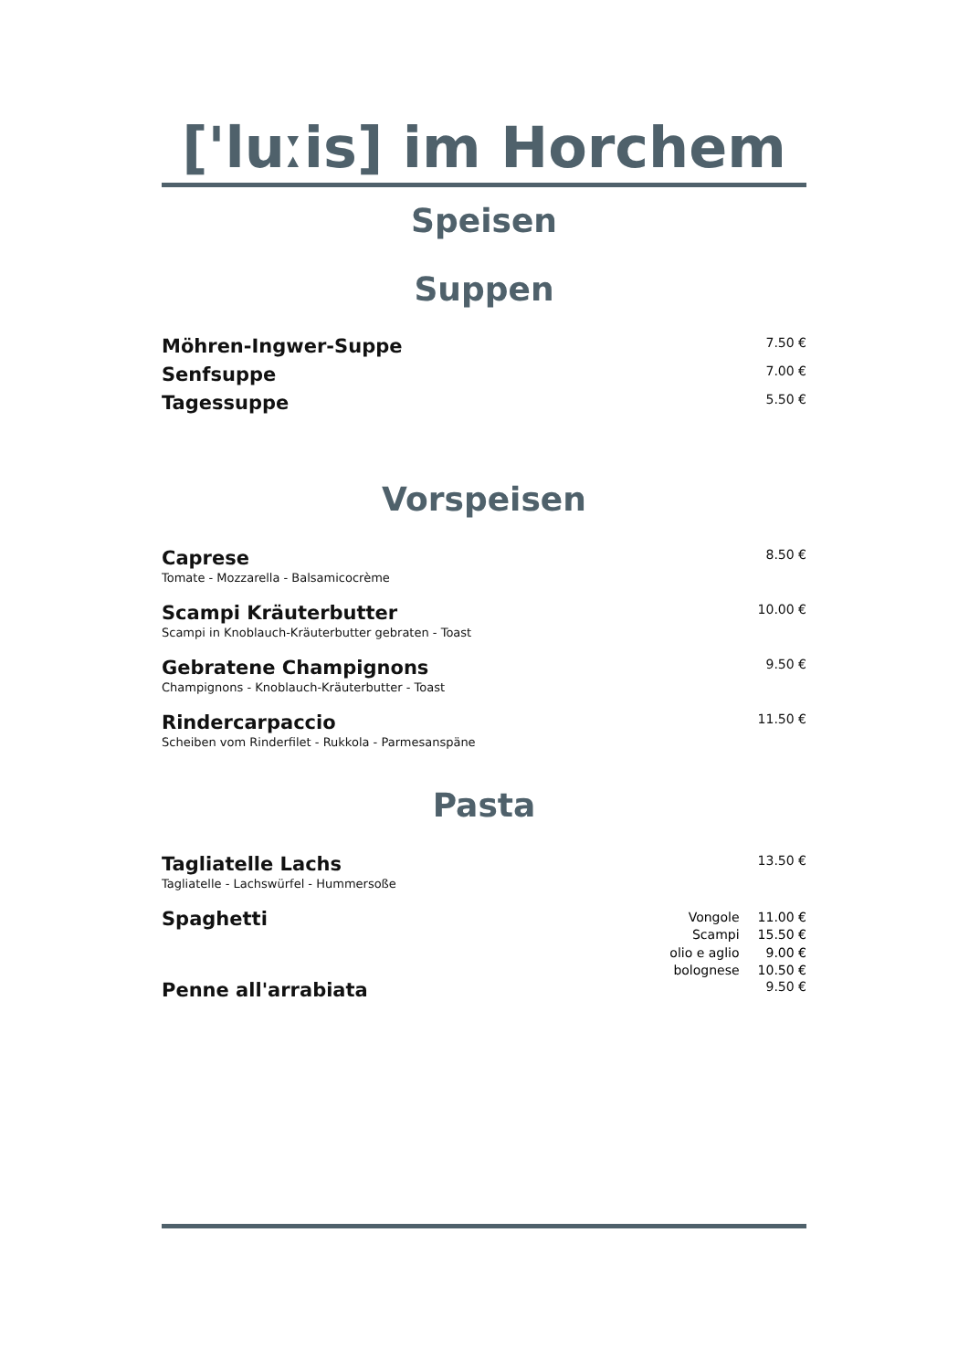['luːis] im Horchem
Speisen
Suppen
Möhren-Ingwer-Suppe
7.50 €
Senfsuppe
7.00 €
Tagessuppe
5.50 €
Vorspeisen
Caprese
Tomate - Mozzarella - Balsamicocrème
8.50 €
Scampi Kräuterbutter
Scampi in Knoblauch-Kräuterbutter gebraten - Toast
10.00 €
Gebratene Champignons
Champignons - Knoblauch-Kräuterbutter - Toast
9.50 €
Rindercarpaccio
Scheiben vom Rinderfilet - Rukkola - Parmesanspäne
11.50 €
Pasta
Tagliatelle Lachs
Tagliatelle - Lachswürfel - Hummersoße
13.50 €
Spaghetti
| Vongole | 11.00 € |
| Scampi | 15.50 € |
| olio e aglio | 9.00 € |
| bolognese | 10.50 € |
Penne all'arrabiata
9.50 €